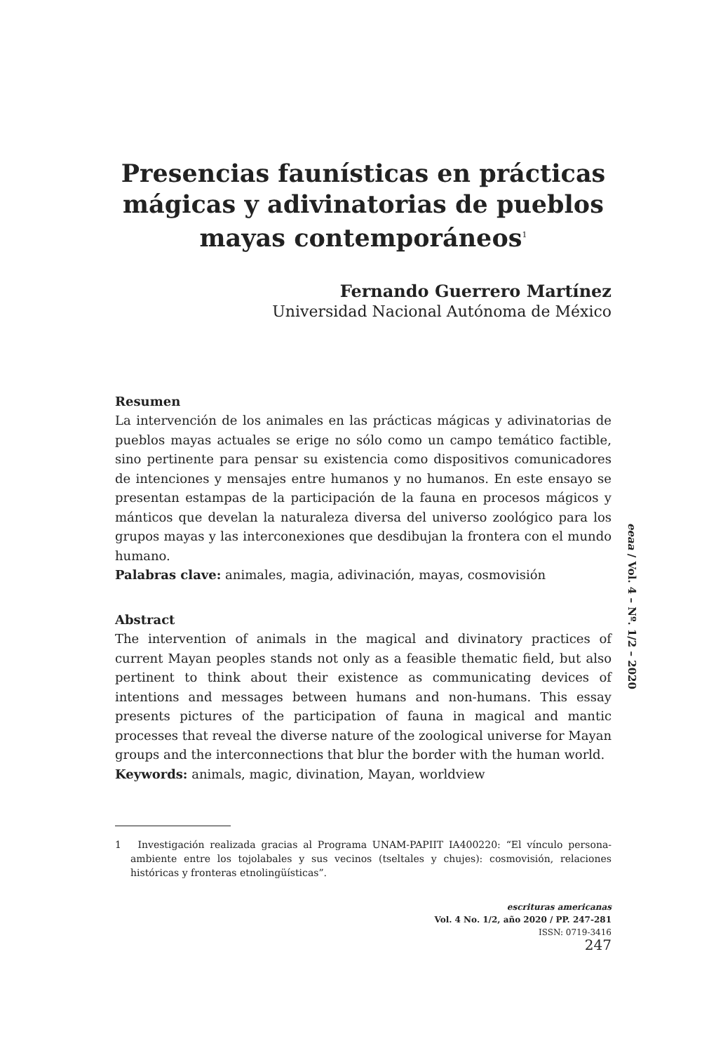Presencias faunísticas en prácticas mágicas y adivinatorias de pueblos mayas contemporáneos<sup>1</sup>
Fernando Guerrero Martínez
Universidad Nacional Autónoma de México
Resumen
La intervención de los animales en las prácticas mágicas y adivinatorias de pueblos mayas actuales se erige no sólo como un campo temático factible, sino pertinente para pensar su existencia como dispositivos comunicadores de intenciones y mensajes entre humanos y no humanos. En este ensayo se presentan estampas de la participación de la fauna en procesos mágicos y mánticos que develan la naturaleza diversa del universo zoológico para los grupos mayas y las interconexiones que desdibujan la frontera con el mundo humano.
Palabras clave: animales, magia, adivinación, mayas, cosmovisión
Abstract
The intervention of animals in the magical and divinatory practices of current Mayan peoples stands not only as a feasible thematic field, but also pertinent to think about their existence as communicating devices of intentions and messages between humans and non-humans. This essay presents pictures of the participation of fauna in magical and mantic processes that reveal the diverse nature of the zoological universe for Mayan groups and the interconnections that blur the border with the human world.
Keywords: animals, magic, divination, Mayan, worldview
1 Investigación realizada gracias al Programa UNAM-PAPIIT IA400220: “El vínculo persona-ambiente entre los tojolabales y sus vecinos (tseltales y chujes): cosmovisión, relaciones históricas y fronteras etnolingüísticas”.
escrituras americanas
Vol. 4 No. 1/2, año 2020 / PP. 247-281
ISSN: 0719-3416
247
eeaa / Vol. 4 – Nº. 1/2 – 2020